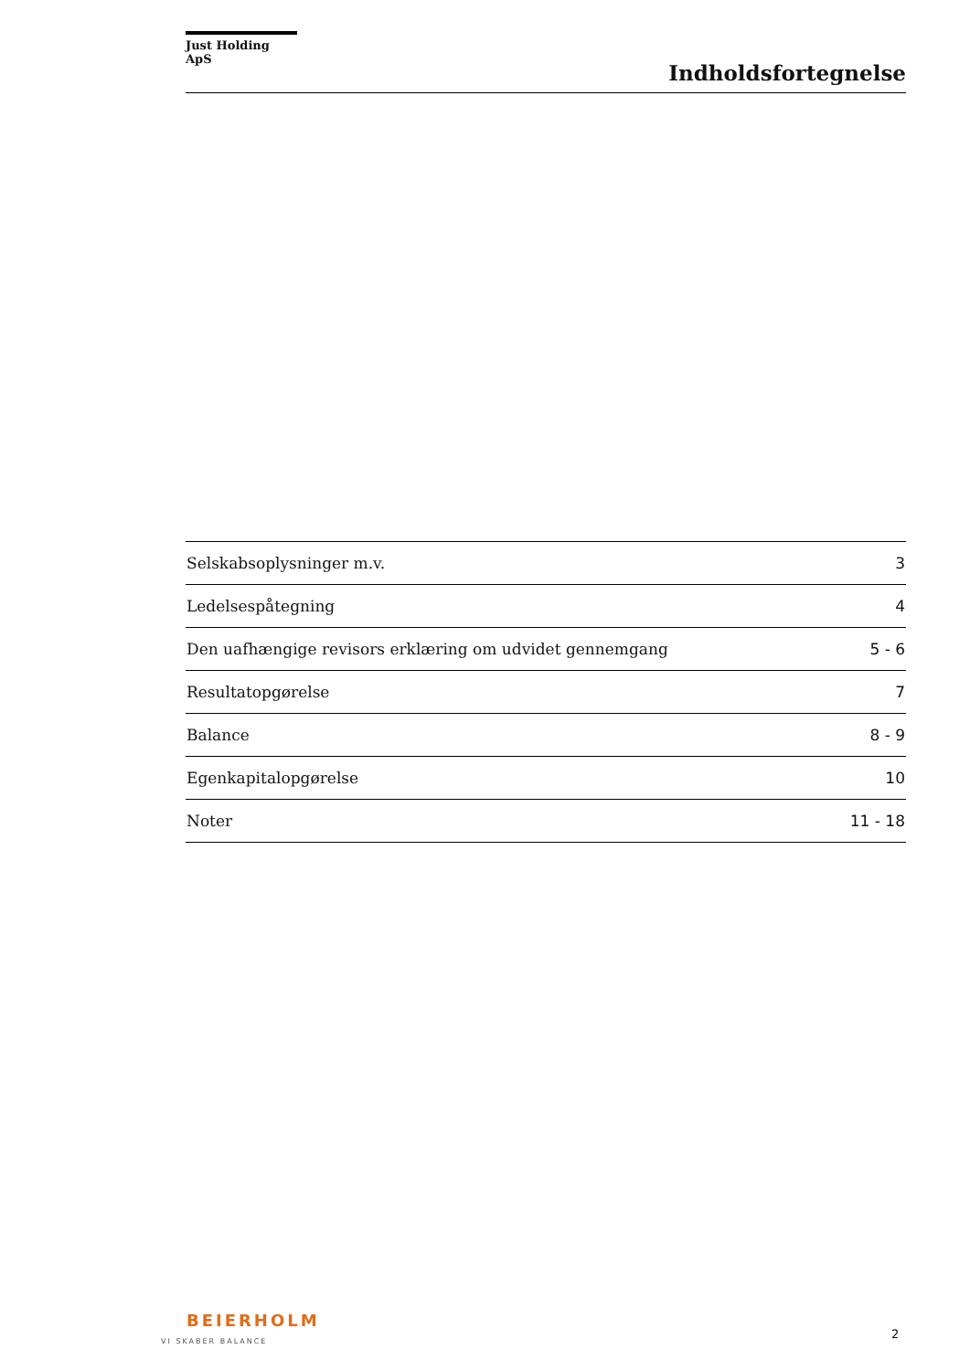Just Holding ApS
Indholdsfortegnelse
| Selskabsoplysninger m.v. | 3 |
| Ledelsespåtegning | 4 |
| Den uafhængige revisors erklæring om udvidet gennemgang | 5 - 6 |
| Resultatopgørelse | 7 |
| Balance | 8 - 9 |
| Egenkapitalopgørelse | 10 |
| Noter | 11 - 18 |
BEIERHOLM
VI SKABER BALANCE
2